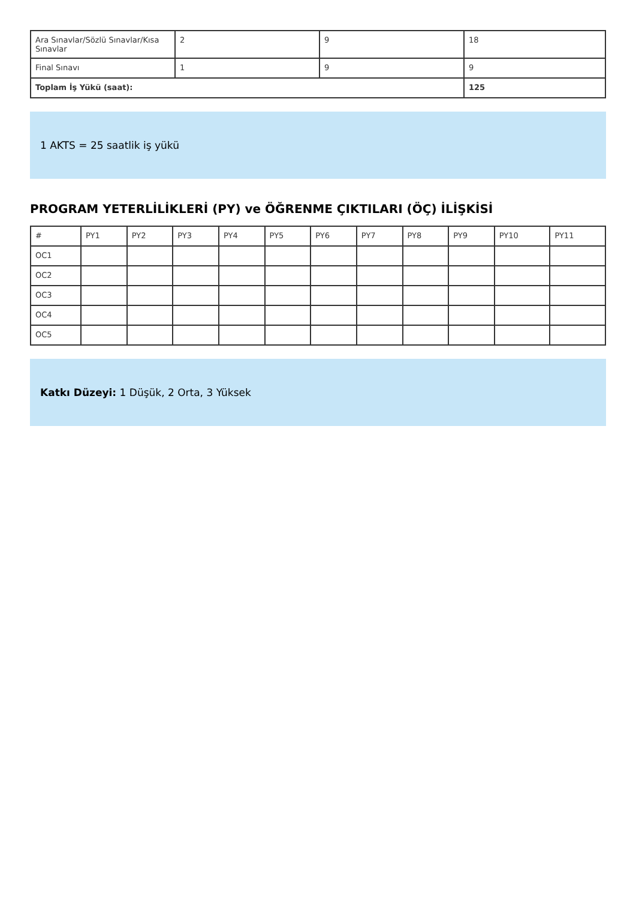| Ara Sınavlar/Sözlü Sınavlar/Kısa Sınavlar | 2 | 9 | 18 |
| Final Sınavı | 1 | 9 | 9 |
| Toplam İş Yükü (saat): | | | 125 |
1 AKTS = 25 saatlik iş yükü
PROGRAM YETERLİLİKLERİ (PY) ve ÖĞRENME ÇIKTILARI (ÖÇ) İLİŞKİSİ
| # | PY1 | PY2 | PY3 | PY4 | PY5 | PY6 | PY7 | PY8 | PY9 | PY10 | PY11 |
| --- | --- | --- | --- | --- | --- | --- | --- | --- | --- | --- | --- |
| OC1 | | | | | | | | | | | |
| OC2 | | | | | | | | | | | |
| OC3 | | | | | | | | | | | |
| OC4 | | | | | | | | | | | |
| OC5 | | | | | | | | | | | |
Katkı Düzeyi: 1 Düşük, 2 Orta, 3 Yüksek